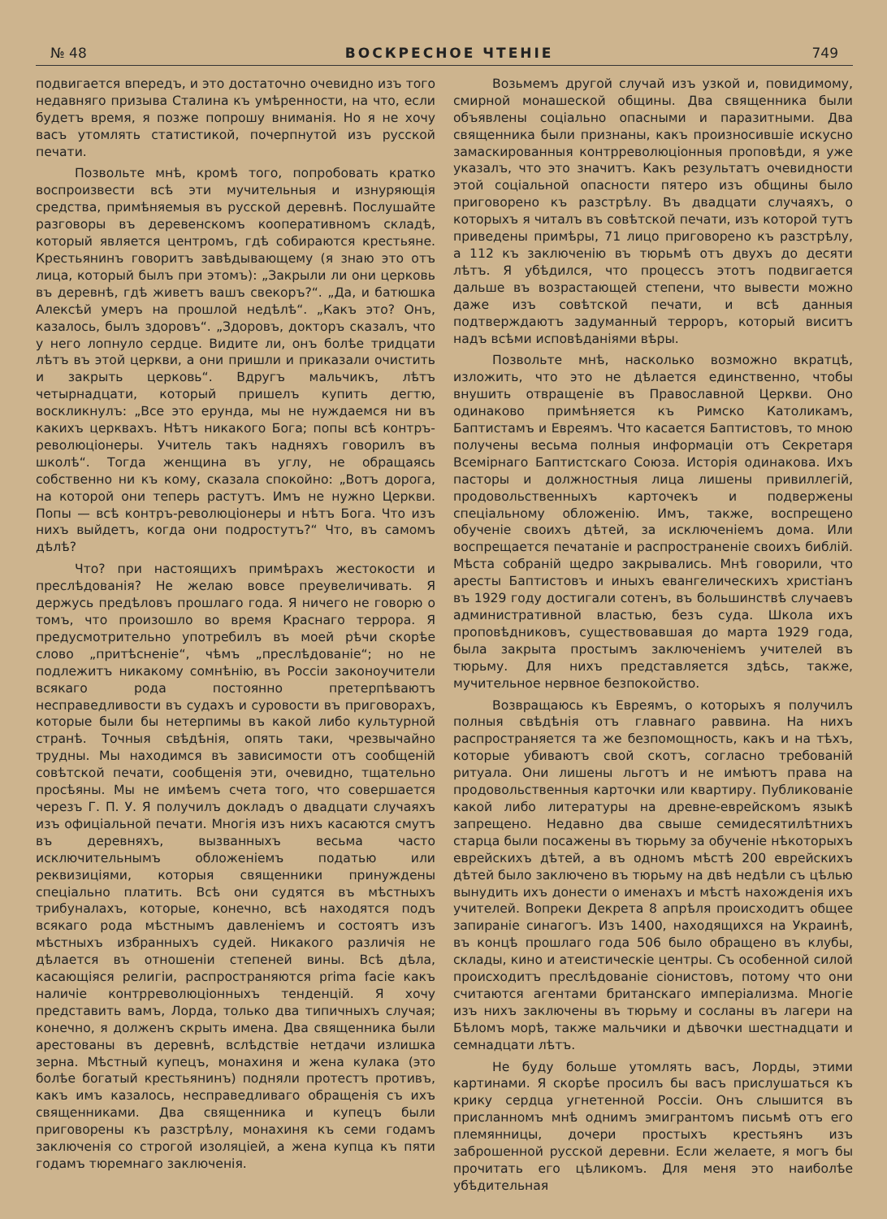№ 48 ВОСКРЕСНОЕ ЧТЕНIЕ 749
подвигается впередъ, и это достаточно очевидно изъ того недавняго призыва Сталина къ умѣренности, на что, если будетъ время, я позже попрошу вниманія. Но я не хочу васъ утомлять статистикой, почерпнутой изъ русской печати.
Позвольте мнѣ, кромѣ того, попробовать кратко воспроизвести всѣ эти мучительныя и изнуряющія средства, примѣняемыя въ русской деревнѣ. Послушайте разговоры въ деревенскомъ кооперативномъ складѣ, который является центромъ, гдѣ собираются крестьяне. Крестьянинъ говоритъ завѣдывающему (я знаю это отъ лица, который былъ при этомъ): „Закрыли ли они церковь въ деревнѣ, гдѣ живетъ вашъ свекоръ?“. „Да, и батюшка Алексѣй умеръ на прошлой недѣлѣ“. „Какъ это? Онъ, казалось, былъ здоровъ“. „Здоровъ, докторъ сказалъ, что у него лопнуло сердце. Видите ли, онъ болѣе тридцати лѣтъ въ этой церкви, а они пришли и приказали очистить и закрыть церковь“. Вдругъ мальчикъ, лѣтъ четырнадцати, который пришелъ купить дегтю, воскликнулъ: „Все это ерунда, мы не нуждаемся ни въ какихъ церквахъ. Нѣтъ никакого Бога; попы всѣ контръ-революціонеры. Учитель такъ надняхъ говорилъ въ школѣ“. Тогда женщина въ углу, не обращаясь собственно ни къ кому, сказала спокойно: „Вотъ дорога, на которой они теперь растутъ. Имъ не нужно Церкви. Попы — всѣ контръ-революціонеры и нѣтъ Бога. Что изъ нихъ выйдетъ, когда они подростутъ?“ Что, въ самомъ дѣлѣ?
Что? при настоящихъ примѣрахъ жестокости и преслѣдованія? Не желаю вовсе преувеличивать. Я держусь предѣловъ прошлаго года. Я ничего не говорю о томъ, что произошло во время Краснаго террора. Я предусмотрительно употребилъ въ моей рѣчи скорѣе слово „притѣсненіе“, чѣмъ „преслѣдованіе“; но не подлежитъ никакому сомнѣнію, въ Россіи законоучители всякаго рода постоянно претерпѣваютъ несправедливости въ судахъ и суровости въ приговорахъ, которые были бы нетерпимы въ какой либо культурной странѣ. Точныя свѣдѣнія, опять таки, чрезвычайно трудны. Мы находимся въ зависимости отъ сообщеній совѣтской печати, сообщенія эти, очевидно, тщательно просѣяны. Мы не имѣемъ счета того, что совершается черезъ Г. П. У. Я получилъ докладъ о двадцати случаяхъ изъ офиціальной печати. Многія изъ нихъ касаются смутъ въ деревняхъ, вызванныхъ весьма часто исключительнымъ обложеніемъ податью или реквизиціями, которыя священники принуждены спеціально платить. Всѣ они судятся въ мѣстныхъ трибуналахъ, которые, конечно, всѣ находятся подъ всякаго рода мѣстнымъ давленіемъ и состоятъ изъ мѣстныхъ избранныхъ судей. Никакого различія не дѣлается въ отношеніи степеней вины. Всѣ дѣла, касающіяся религіи, распространяются prima facie какъ наличіе контрреволюціонныхъ тенденцій. Я хочу представить вамъ, Лорда, только два типичныхъ случая; конечно, я долженъ скрыть имена. Два священника были арестованы въ деревнѣ, вслѣдствіе нетдачи излишка зерна. Мѣстный купецъ, монахиня и жена кулака (это болѣе богатый крестьянинъ) подняли протестъ противъ, какъ имъ казалось, несправедливаго обращенія съ ихъ священниками. Два священника и купецъ были приговорены къ разстрѣлу, монахиня къ семи годамъ заключенія со строгой изоляціей, а жена купца къ пяти годамъ тюремнаго заключенія.
Возьмемъ другой случай изъ узкой и, повидимому, смирной монашеской общины. Два священника были объявлены соціально опасными и паразитными. Два священника были признаны, какъ произносившіе искусно замаскированныя контрреволюціонныя проповѣди, я уже указалъ, что это значитъ. Какъ результатъ очевидности этой соціальной опасности пятеро изъ общины было приговорено къ разстрѣлу. Въ двадцати случаяхъ, о которыхъ я читалъ въ совѣтской печати, изъ которой тутъ приведены примѣры, 71 лицо приговорено къ разстрѣлу, а 112 къ заключенію въ тюрьмѣ отъ двухъ до десяти лѣтъ. Я убѣдился, что процессъ этотъ подвигается дальше въ возрастающей степени, что вывести можно даже изъ совѣтской печати, и всѣ данныя подтверждаютъ задуманный терроръ, который виситъ надъ всѣми исповѣданіями вѣры.
Позвольте мнѣ, насколько возможно вкратцѣ, изложить, что это не дѣлается единственно, чтобы внушить отвращеніе въ Православной Церкви. Оно одинаково примѣняется къ Римско Католикамъ, Баптистамъ и Евреямъ. Что касается Баптистовъ, то мною получены весьма полныя информаціи отъ Секретаря Всемірнаго Баптистскаго Союза. Исторія одинакова. Ихъ пасторы и должностныя лица лишены привиллегій, продовольственныхъ карточекъ и подвержены спеціальному обложенію. Имъ, также, воспрещено обученіе своихъ дѣтей, за исключеніемъ дома. Или воспрещается печатаніе и распространеніе своихъ библій. Мѣста собраній щедро закрывались. Мнѣ говорили, что аресты Баптистовъ и иныхъ евангелическихъ христіанъ въ 1929 году достигали сотенъ, въ большинствѣ случаевъ административной властью, безъ суда. Школа ихъ проповѣдниковъ, существовавшая до марта 1929 года, была закрыта простымъ заключеніемъ учителей въ тюрьму. Для нихъ представляется здѣсь, также, мучительное нервное безпокойство.
Возвращаюсь къ Евреямъ, о которыхъ я получилъ полныя свѣдѣнія отъ главнаго раввина. На нихъ распространяется та же безпомощность, какъ и на тѣхъ, которые убиваютъ свой скотъ, согласно требованій ритуала. Они лишены льготъ и не имѣютъ права на продовольственныя карточки или квартиру. Публикованіе какой либо литературы на древне-еврейскомъ языкѣ запрещено. Недавно два свыше семидесятилѣтнихъ старца были посажены въ тюрьму за обученіе нѣкоторыхъ еврейскихъ дѣтей, а въ одномъ мѣстѣ 200 еврейскихъ дѣтей было заключено въ тюрьму на двѣ недѣли съ цѣлью вынудить ихъ донести о именахъ и мѣстѣ нахожденія ихъ учителей. Вопреки Декрета 8 апрѣля происходитъ общее запираніе синагогъ. Изъ 1400, находящихся на Украинѣ, въ концѣ прошлаго года 506 было обращено въ клубы, склады, кино и атеистическіе центры. Съ особенной силой происходитъ преслѣдованіе сіонистовъ, потому что они считаются агентами британскаго имперіализма. Многіе изъ нихъ заключены въ тюрьму и сосланы въ лагери на Бѣломъ морѣ, также мальчики и дѣвочки шестнадцати и семнадцати лѣтъ.
Не буду больше утомлять васъ, Лорды, этими картинами. Я скорѣе просилъ бы васъ прислушаться къ крику сердца угнетенной Россіи. Онъ слышится въ присланномъ мнѣ однимъ эмигрантомъ письмѣ отъ его племянницы, дочери простыхъ крестьянъ изъ заброшенной русской деревни. Если желаете, я могъ бы прочитать его цѣликомъ. Для меня это наиболѣе убѣдительная